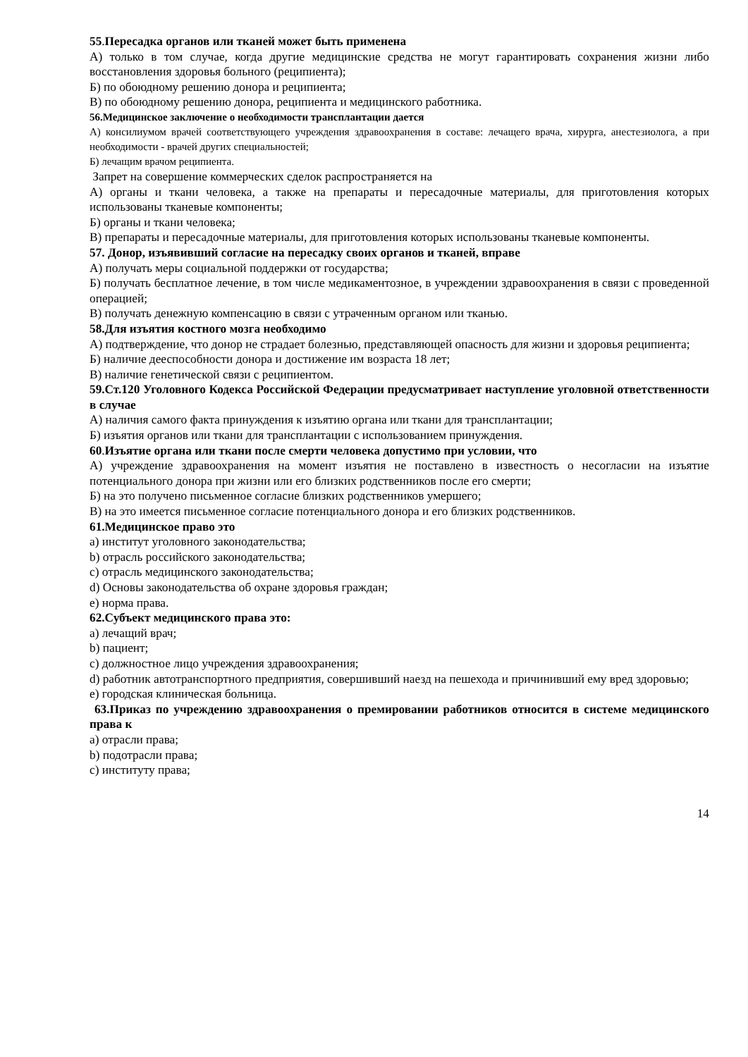55.Пересадка органов или тканей может быть применена
А) только в том случае, когда другие медицинские средства не могут гарантировать сохранения жизни либо восстановления здоровья больного (реципиента);
Б) по обоюдному решению донора и реципиента;
В) по обоюдному решению донора, реципиента и медицинского работника.
56.Медицинское заключение о необходимости трансплантации дается
А) консилиумом врачей соответствующего учреждения здравоохранения в составе: лечащего врача, хирурга, анестезиолога, а при необходимости - врачей других специальностей;
Б) лечащим врачом реципиента.
Запрет на совершение коммерческих сделок распространяется на
А) органы и ткани человека, а также на препараты и пересадочные материалы, для приготовления которых использованы тканевые компоненты;
Б) органы и ткани человека;
В) препараты и пересадочные материалы, для приготовления которых использованы тканевые компоненты.
57. Донор, изъявивший согласие на пересадку своих органов и тканей, вправе
А) получать меры социальной поддержки от государства;
Б) получать бесплатное лечение, в том числе медикаментозное, в учреждении здравоохранения в связи с проведенной операцией;
В) получать денежную компенсацию в связи с утраченным органом или тканью.
58.Для изъятия костного мозга необходимо
А) подтверждение, что донор не страдает болезнью, представляющей опасность для жизни и здоровья реципиента;
Б) наличие дееспособности донора и достижение им возраста 18 лет;
В) наличие генетической связи с реципиентом.
59.Ст.120 Уголовного Кодекса Российской Федерации предусматривает наступление уголовной ответственности в случае
А) наличия самого факта принуждения к изъятию органа или ткани для трансплантации;
Б) изъятия органов или ткани для трансплантации с использованием принуждения.
60.Изъятие органа или ткани после смерти человека допустимо при условии, что
А) учреждение здравоохранения на момент изъятия не поставлено в известность о несогласии на изъятие потенциального донора при жизни или его близких родственников после его смерти;
Б) на это получено письменное согласие близких родственников умершего;
В) на это имеется письменное согласие потенциального донора и его близких родственников.
61.Медицинское право это
a) институт уголовного законодательства;
b) отрасль российского законодательства;
c) отрасль медицинского законодательства;
d) Основы законодательства об охране здоровья граждан;
e) норма права.
62.Субъект медицинского права это:
a) лечащий врач;
b) пациент;
c) должностное лицо учреждения здравоохранения;
d) работник автотранспортного предприятия, совершивший наезд на пешехода и причинивший ему вред здоровью;
e) городская клиническая больница.
63.Приказ по учреждению здравоохранения о премировании работников относится в системе медицинского права к
a) отрасли права;
b) подотрасли права;
c) институту права;
14